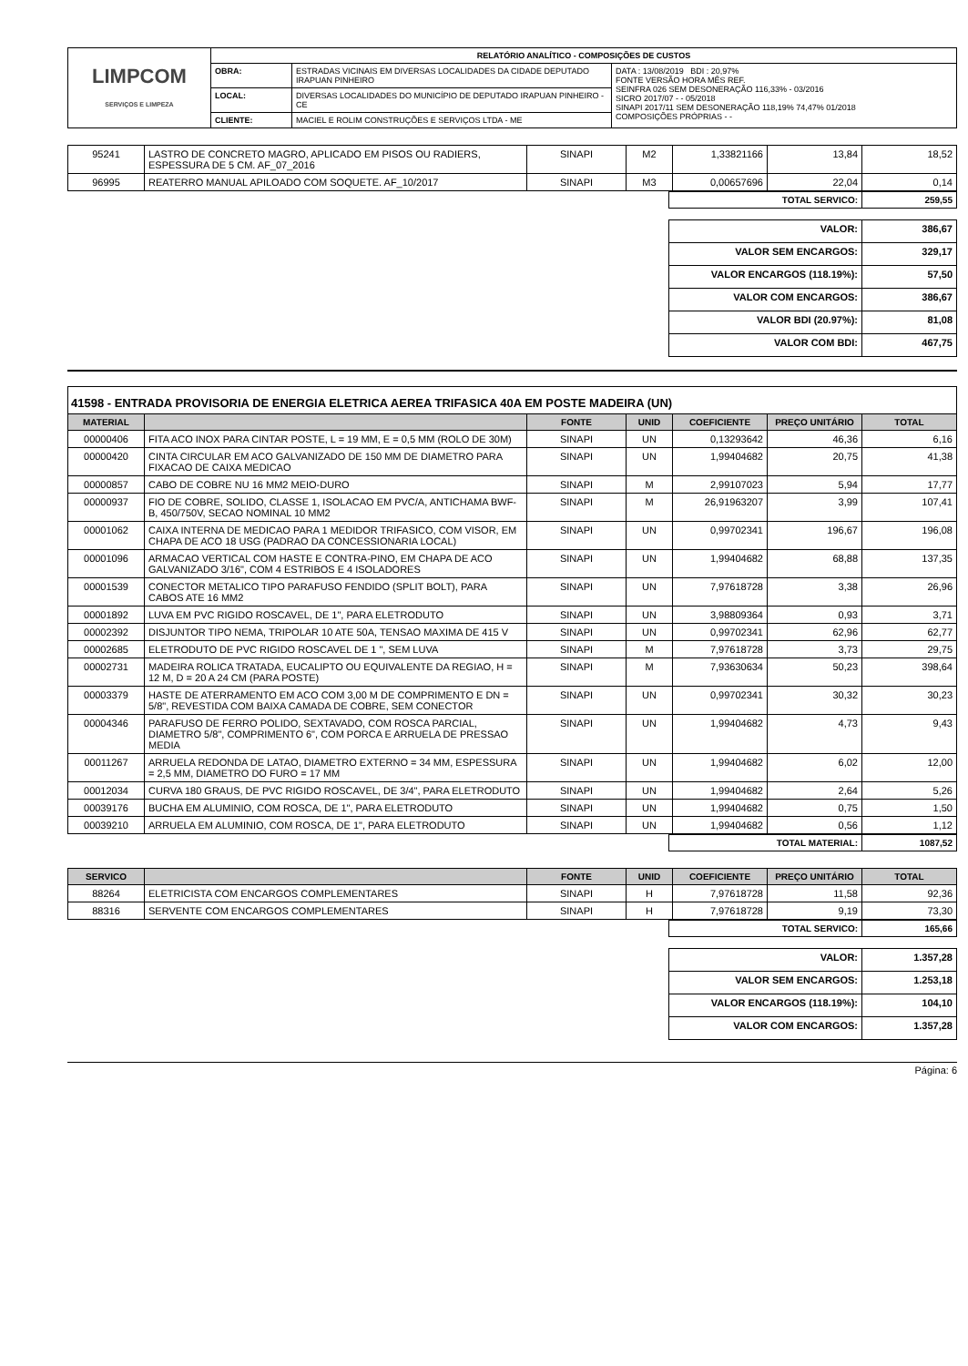| LIMPCOM SERVIÇOS E LIMPEZA | RELATÓRIO ANALÍTICO - COMPOSIÇÕES DE CUSTOS | | |
| | OBRA: | ESTRADAS VICINAIS EM DIVERSAS LOCALIDADES DA CIDADE DEPUTADO IRAPUAN PINHEIRO | DATA : 13/08/2019 BDI : 20,97% FONTE VERSÃO HORA MÊS REF. SEINFRA 026 SEM DESONERAÇÃO 116,33% - 03/2016 SICRO 2017/07 - - 05/2018 SINAPI 2017/11 SEM DESONERAÇÃO 118,19% 74,47% 01/2018 COMPOSIÇÕES PRÓPRIAS - - |
| | LOCAL: | DIVERSAS LOCALIDADES DO MUNICÍPIO DE DEPUTADO IRAPUAN PINHEIRO - CE | |
| | CLIENTE: | MACIEL E ROLIM CONSTRUÇÕES E SERVIÇOS LTDA - ME | |
| 95241 | LASTRO DE CONCRETO MAGRO, APLICADO EM PISOS OU RADIERS, ESPESSURA DE 5 CM. AF_07_2016 | SINAPI | M2 | 1,33821166 | 13,84 | 18,52 |
| 96995 | REATERRO MANUAL APILOADO COM SOQUETE. AF_10/2017 | SINAPI | M3 | 0,00657696 | 22,04 | 0,14 |
| TOTAL SERVICO: | 259,55 |
| VALOR: | 386,67 |
| VALOR SEM ENCARGOS: | 329,17 |
| VALOR ENCARGOS (118.19%): | 57,50 |
| VALOR COM ENCARGOS: | 386,67 |
| VALOR BDI (20.97%): | 81,08 |
| VALOR COM BDI: | 467,75 |
41598 - ENTRADA PROVISORIA DE ENERGIA ELETRICA AEREA TRIFASICA 40A EM POSTE MADEIRA (UN)
| MATERIAL | | FONTE | UNID | COEFICIENTE | PREÇO UNITÁRIO | TOTAL |
| --- | --- | --- | --- | --- | --- | --- |
| 00000406 | FITA ACO INOX PARA CINTAR POSTE, L = 19 MM, E = 0,5 MM (ROLO DE 30M) | SINAPI | UN | 0,13293642 | 46,36 | 6,16 |
| 00000420 | CINTA CIRCULAR EM ACO GALVANIZADO DE 150 MM DE DIAMETRO PARA FIXACAO DE CAIXA MEDICAO | SINAPI | UN | 1,99404682 | 20,75 | 41,38 |
| 00000857 | CABO DE COBRE NU 16 MM2 MEIO-DURO | SINAPI | M | 2,99107023 | 5,94 | 17,77 |
| 00000937 | FIO DE COBRE, SOLIDO, CLASSE 1, ISOLACAO EM PVC/A, ANTICHAMA BWF-B, 450/750V, SECAO NOMINAL 10 MM2 | SINAPI | M | 26,91963207 | 3,99 | 107,41 |
| 00001062 | CAIXA INTERNA DE MEDICAO PARA 1 MEDIDOR TRIFASICO, COM VISOR, EM CHAPA DE ACO 18 USG (PADRAO DA CONCESSIONARIA LOCAL) | SINAPI | UN | 0,99702341 | 196,67 | 196,08 |
| 00001096 | ARMACAO VERTICAL COM HASTE E CONTRA-PINO, EM CHAPA DE ACO GALVANIZADO 3/16", COM 4 ESTRIBOS E 4 ISOLADORES | SINAPI | UN | 1,99404682 | 68,88 | 137,35 |
| 00001539 | CONECTOR METALICO TIPO PARAFUSO FENDIDO (SPLIT BOLT), PARA CABOS ATE 16 MM2 | SINAPI | UN | 7,97618728 | 3,38 | 26,96 |
| 00001892 | LUVA EM PVC RIGIDO ROSCAVEL, DE 1", PARA ELETRODUTO | SINAPI | UN | 3,98809364 | 0,93 | 3,71 |
| 00002392 | DISJUNTOR TIPO NEMA, TRIPOLAR 10 ATE 50A, TENSAO MAXIMA DE 415 V | SINAPI | UN | 0,99702341 | 62,96 | 62,77 |
| 00002685 | ELETRODUTO DE PVC RIGIDO ROSCAVEL DE 1 ", SEM LUVA | SINAPI | M | 7,97618728 | 3,73 | 29,75 |
| 00002731 | MADEIRA ROLICA TRATADA, EUCALIPTO OU EQUIVALENTE DA REGIAO, H = 12 M, D = 20 A 24 CM (PARA POSTE) | SINAPI | M | 7,93630634 | 50,23 | 398,64 |
| 00003379 | HASTE DE ATERRAMENTO EM ACO COM 3,00 M DE COMPRIMENTO E DN = 5/8", REVESTIDA COM BAIXA CAMADA DE COBRE, SEM CONECTOR | SINAPI | UN | 0,99702341 | 30,32 | 30,23 |
| 00004346 | PARAFUSO DE FERRO POLIDO, SEXTAVADO, COM ROSCA PARCIAL, DIAMETRO 5/8", COMPRIMENTO 6", COM PORCA E ARRUELA DE PRESSAO MEDIA | SINAPI | UN | 1,99404682 | 4,73 | 9,43 |
| 00011267 | ARRUELA REDONDA DE LATAO, DIAMETRO EXTERNO = 34 MM, ESPESSURA = 2,5 MM, DIAMETRO DO FURO = 17 MM | SINAPI | UN | 1,99404682 | 6,02 | 12,00 |
| 00012034 | CURVA 180 GRAUS, DE PVC RIGIDO ROSCAVEL, DE 3/4", PARA ELETRODUTO | SINAPI | UN | 1,99404682 | 2,64 | 5,26 |
| 00039176 | BUCHA EM ALUMINIO, COM ROSCA, DE 1", PARA ELETRODUTO | SINAPI | UN | 1,99404682 | 0,75 | 1,50 |
| 00039210 | ARRUELA EM ALUMINIO, COM ROSCA, DE 1", PARA ELETRODUTO | SINAPI | UN | 1,99404682 | 0,56 | 1,12 |
| TOTAL MATERIAL: | 1087,52 |
| SERVICO | | FONTE | UNID | COEFICIENTE | PREÇO UNITÁRIO | TOTAL |
| --- | --- | --- | --- | --- | --- | --- |
| 88264 | ELETRICISTA COM ENCARGOS COMPLEMENTARES | SINAPI | H | 7,97618728 | 11,58 | 92,36 |
| 88316 | SERVENTE COM ENCARGOS COMPLEMENTARES | SINAPI | H | 7,97618728 | 9,19 | 73,30 |
| TOTAL SERVICO: | 165,66 |
| VALOR: | 1.357,28 |
| VALOR SEM ENCARGOS: | 1.253,18 |
| VALOR ENCARGOS (118.19%): | 104,10 |
| VALOR COM ENCARGOS: | 1.357,28 |
Página: 6